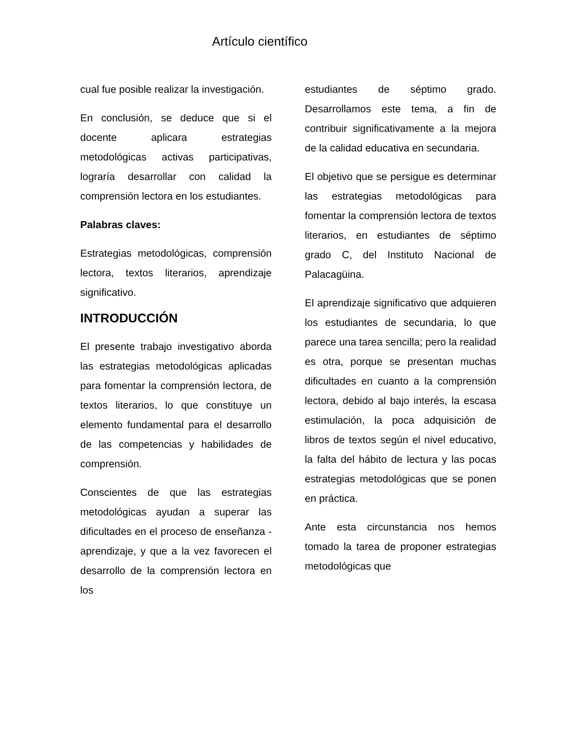Artículo científico
cual fue posible realizar la investigación.
En conclusión, se deduce que si el docente aplicara estrategias metodológicas activas participativas, lograría desarrollar con calidad la comprensión lectora en los estudiantes.
Palabras claves:
Estrategias metodológicas, comprensión lectora, textos literarios, aprendizaje significativo.
INTRODUCCIÓN
El presente trabajo investigativo aborda las estrategias metodológicas aplicadas para fomentar la comprensión lectora, de textos literarios, lo que constituye un elemento fundamental para el desarrollo de las competencias y habilidades de comprensión.
Conscientes de que las estrategias metodológicas ayudan a superar las dificultades en el proceso de enseñanza - aprendizaje, y que a la vez favorecen el desarrollo de la comprensión lectora en los
estudiantes de séptimo grado. Desarrollamos este tema, a fin de contribuir significativamente a la mejora de la calidad educativa en secundaria.
El objetivo que se persigue es determinar las estrategias metodológicas para fomentar la comprensión lectora de textos literarios, en estudiantes de séptimo grado C, del Instituto Nacional de Palacagüina.
El aprendizaje significativo que adquieren los estudiantes de secundaria, lo que parece una tarea sencilla; pero la realidad es otra, porque se presentan muchas dificultades en cuanto a la comprensión lectora, debido al bajo interés, la escasa estimulación, la poca adquisición de libros de textos según el nivel educativo, la falta del hábito de lectura y las pocas estrategias metodológicas que se ponen en práctica.
Ante esta circunstancia nos hemos tomado la tarea de proponer estrategias metodológicas que